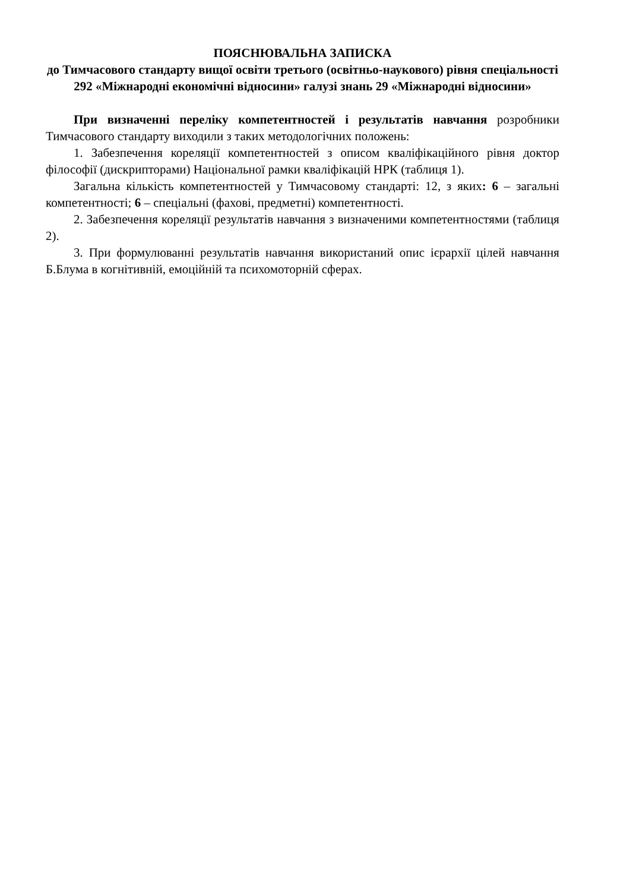ПОЯСНЮВАЛЬНА ЗАПИСКА
до Тимчасового стандарту вищої освіти третього (освітньо-наукового) рівня спеціальності 292 «Міжнародні економічні відносини» галузі знань 29 «Міжнародні відносини»
При визначенні переліку компетентностей і результатів навчання розробники Тимчасового стандарту виходили з таких методологічних положень:
1. Забезпечення кореляції компетентностей з описом кваліфікаційного рівня доктор філософії (дискрипторами) Національної рамки кваліфікацій НРК (таблиця 1).
Загальна кількість компетентностей у Тимчасовому стандарті: 12, з яких: 6 – загальні компетентності; 6 – спеціальні (фахові, предметні) компетентності.
2. Забезпечення кореляції результатів навчання з визначеними компетентностями (таблиця 2).
3. При формулюванні результатів навчання використаний опис ієрархії цілей навчання Б.Блума в когнітивній, емоційній та психомоторній сферах.